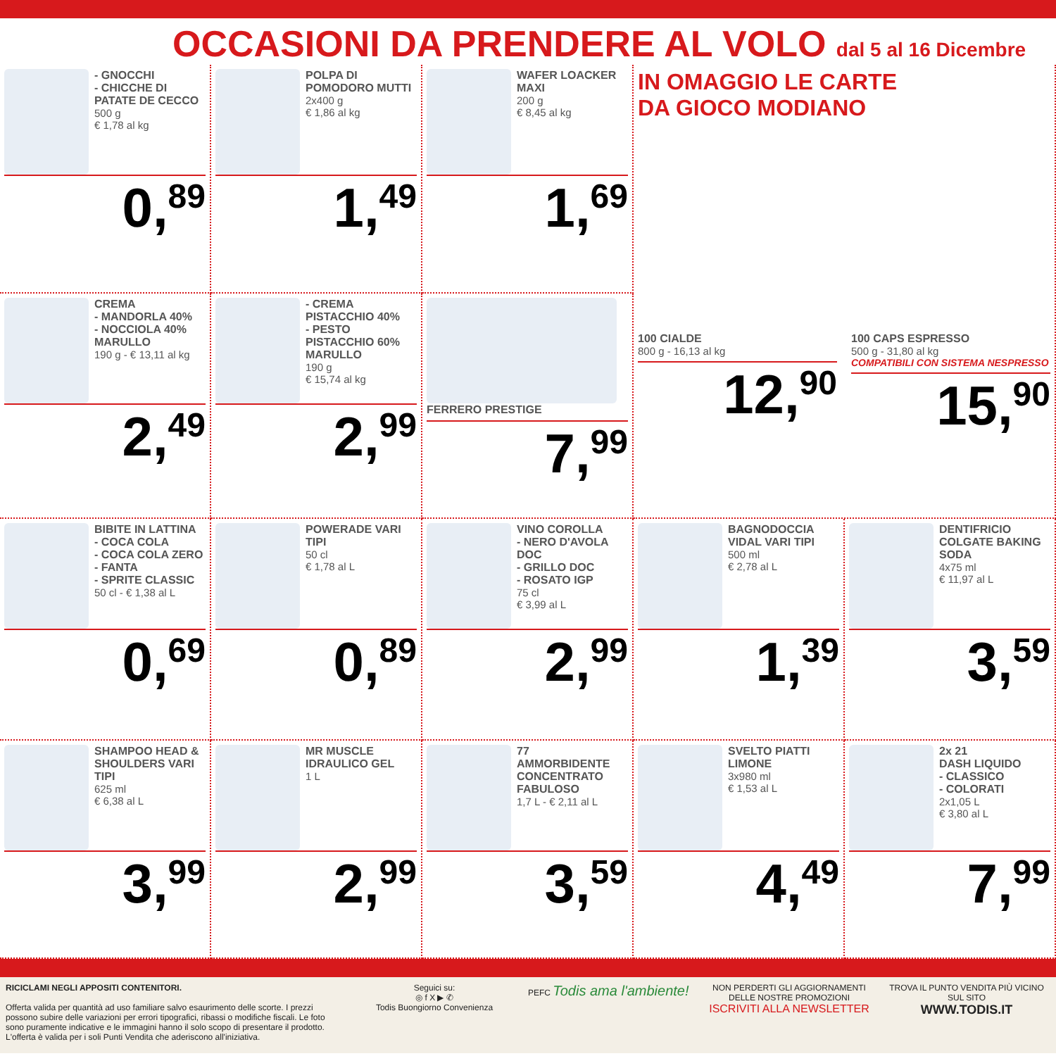OCCASIONI DA PRENDERE AL VOLO dal 5 al 16 Dicembre
- GNOCCHI
- CHICCHE DI PATATE DE CECCO
500 g
€ 1,78 al kg
0,<sup>89</sup>
POLPA DI POMODORO MUTTI
2x400 g
€ 1,86 al kg
1,<sup>49</sup>
WAFER LOACKER MAXI
200 g
€ 8,45 al kg
1,<sup>69</sup>
IN OMAGGIO LE CARTE
DA GIOCO MODIANO
100 CIALDE
800 g - 16,13 al kg
12,<sup>90</sup>
100 CAPS ESPRESSO
500 g - 31,80 al kg
COMPATIBILI CON SISTEMA NESPRESSO
15,<sup>90</sup>
CREMA
- MANDORLA 40%
- NOCCIOLA 40%
MARULLO
190 g - € 13,11 al kg
2,<sup>49</sup>
- CREMA PISTACCHIO 40%
- PESTO PISTACCHIO 60%
MARULLO
190 g
€ 15,74 al kg
2,<sup>99</sup>
FERRERO PRESTIGE
7,<sup>99</sup>
BIBITE IN LATTINA
- COCA COLA
- COCA COLA ZERO
- FANTA
- SPRITE CLASSIC
50 cl - € 1,38 al L
0,<sup>69</sup>
POWERADE VARI TIPI
50 cl
€ 1,78 al L
0,<sup>89</sup>
VINO COROLLA
- NERO D'AVOLA DOC
- GRILLO DOC
- ROSATO IGP
75 cl
€ 3,99 al L
2,<sup>99</sup>
BAGNODOCCIA VIDAL VARI TIPI
500 ml
€ 2,78 al L
1,<sup>39</sup>
DENTIFRICIO COLGATE BAKING SODA
4x75 ml
€ 11,97 al L
3,<sup>59</sup>
SHAMPOO HEAD & SHOULDERS VARI TIPI
625 ml
€ 6,38 al L
3,<sup>99</sup>
MR MUSCLE IDRAULICO GEL
1 L
2,<sup>99</sup>
77
AMMORBIDENTE CONCENTRATO FABULOSO
1,7 L - € 2,11 al L
3,<sup>59</sup>
SVELTO PIATTI LIMONE
3x980 ml
€ 1,53 al L
4,<sup>49</sup>
2x 21
DASH LIQUIDO
- CLASSICO
- COLORATI
2x1,05 L
€ 3,80 al L
7,<sup>99</sup>
RICICLAMI NEGLI APPOSITI CONTENITORI.
Offerta valida per quantità ad uso familiare salvo esaurimento delle scorte. I prezzi possono subire delle variazioni per errori tipografici, ribassi o modifiche fiscali. Le foto sono puramente indicative e le immagini hanno il solo scopo di presentare il prodotto. L'offerta è valida per i soli Punti Vendita che aderiscono all'iniziativa.
Seguici su:
◎ f X ▶ ✆
Todis Buongiorno Convenienza
PEFC Todis ama l'ambiente!
NON PERDERTI GLI AGGIORNAMENTI DELLE NOSTRE PROMOZIONI
ISCRIVITI ALLA NEWSLETTER
TROVA IL PUNTO VENDITA PIÙ VICINO SUL SITO
WWW.TODIS.IT